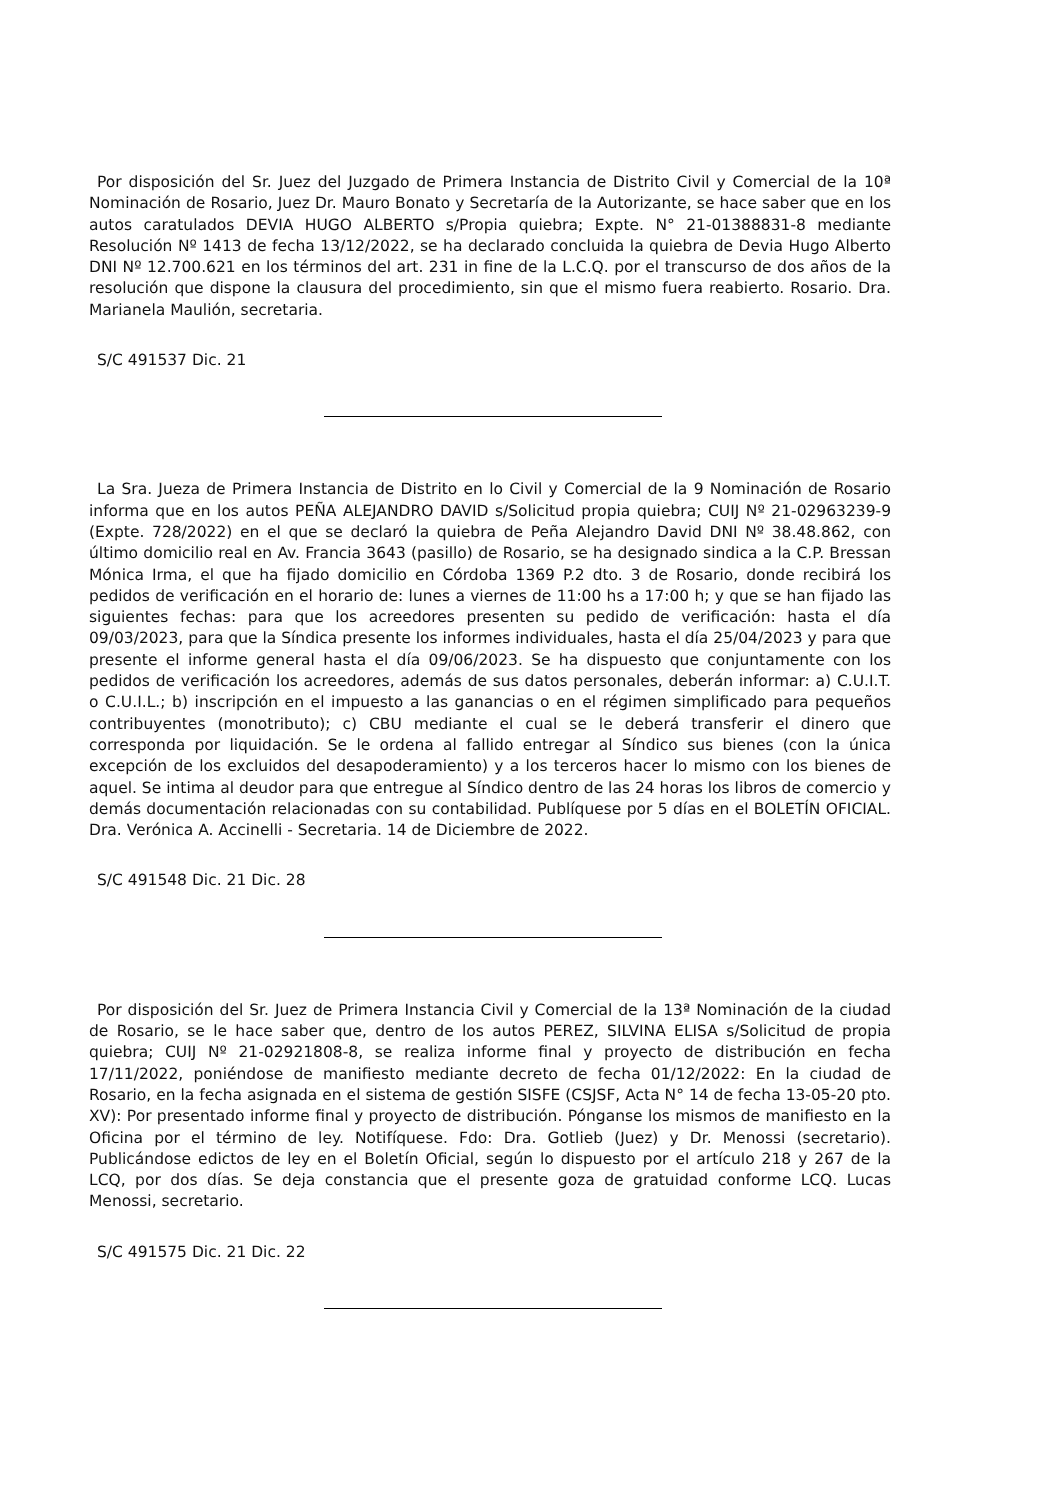Por disposición del Sr. Juez del Juzgado de Primera Instancia de Distrito Civil y Comercial de la 10ª Nominación de Rosario, Juez Dr. Mauro Bonato y Secretaría de la Autorizante, se hace saber que en los autos caratulados DEVIA HUGO ALBERTO s/Propia quiebra; Expte. N° 21-01388831-8 mediante Resolución Nº 1413 de fecha 13/12/2022, se ha declarado concluida la quiebra de Devia Hugo Alberto DNI Nº 12.700.621 en los términos del art. 231 in fine de la L.C.Q. por el transcurso de dos años de la resolución que dispone la clausura del procedimiento, sin que el mismo fuera reabierto. Rosario. Dra. Marianela Maulión, secretaria.
S/C 491537 Dic. 21
La Sra. Jueza de Primera Instancia de Distrito en lo Civil y Comercial de la 9 Nominación de Rosario informa que en los autos PEÑA ALEJANDRO DAVID s/Solicitud propia quiebra; CUIJ Nº 21-02963239-9 (Expte. 728/2022) en el que se declaró la quiebra de Peña Alejandro David DNI Nº 38.48.862, con último domicilio real en Av. Francia 3643 (pasillo) de Rosario, se ha designado sindica a la C.P. Bressan Mónica Irma, el que ha fijado domicilio en Córdoba 1369 P.2 dto. 3 de Rosario, donde recibirá los pedidos de verificación en el horario de: lunes a viernes de 11:00 hs a 17:00 h; y que se han fijado las siguientes fechas: para que los acreedores presenten su pedido de verificación: hasta el día 09/03/2023, para que la Síndica presente los informes individuales, hasta el día 25/04/2023 y para que presente el informe general hasta el día 09/06/2023. Se ha dispuesto que conjuntamente con los pedidos de verificación los acreedores, además de sus datos personales, deberán informar: a) C.U.I.T. o C.U.I.L.; b) inscripción en el impuesto a las ganancias o en el régimen simplificado para pequeños contribuyentes (monotributo); c) CBU mediante el cual se le deberá transferir el dinero que corresponda por liquidación. Se le ordena al fallido entregar al Síndico sus bienes (con la única excepción de los excluidos del desapoderamiento) y a los terceros hacer lo mismo con los bienes de aquel. Se intima al deudor para que entregue al Síndico dentro de las 24 horas los libros de comercio y demás documentación relacionadas con su contabilidad. Publíquese por 5 días en el BOLETÍN OFICIAL. Dra. Verónica A. Accinelli - Secretaria. 14 de Diciembre de 2022.
S/C 491548 Dic. 21 Dic. 28
Por disposición del Sr. Juez de Primera Instancia Civil y Comercial de la 13ª Nominación de la ciudad de Rosario, se le hace saber que, dentro de los autos PEREZ, SILVINA ELISA s/Solicitud de propia quiebra; CUIJ Nº 21-02921808-8, se realiza informe final y proyecto de distribución en fecha 17/11/2022, poniéndose de manifiesto mediante decreto de fecha 01/12/2022: En la ciudad de Rosario, en la fecha asignada en el sistema de gestión SISFE (CSJSF, Acta N° 14 de fecha 13-05-20 pto. XV): Por presentado informe final y proyecto de distribución. Pónganse los mismos de manifiesto en la Oficina por el término de ley. Notifíquese. Fdo: Dra. Gotlieb (Juez) y Dr. Menossi (secretario). Publicándose edictos de ley en el Boletín Oficial, según lo dispuesto por el artículo 218 y 267 de la LCQ, por dos días. Se deja constancia que el presente goza de gratuidad conforme LCQ. Lucas Menossi, secretario.
S/C 491575 Dic. 21 Dic. 22